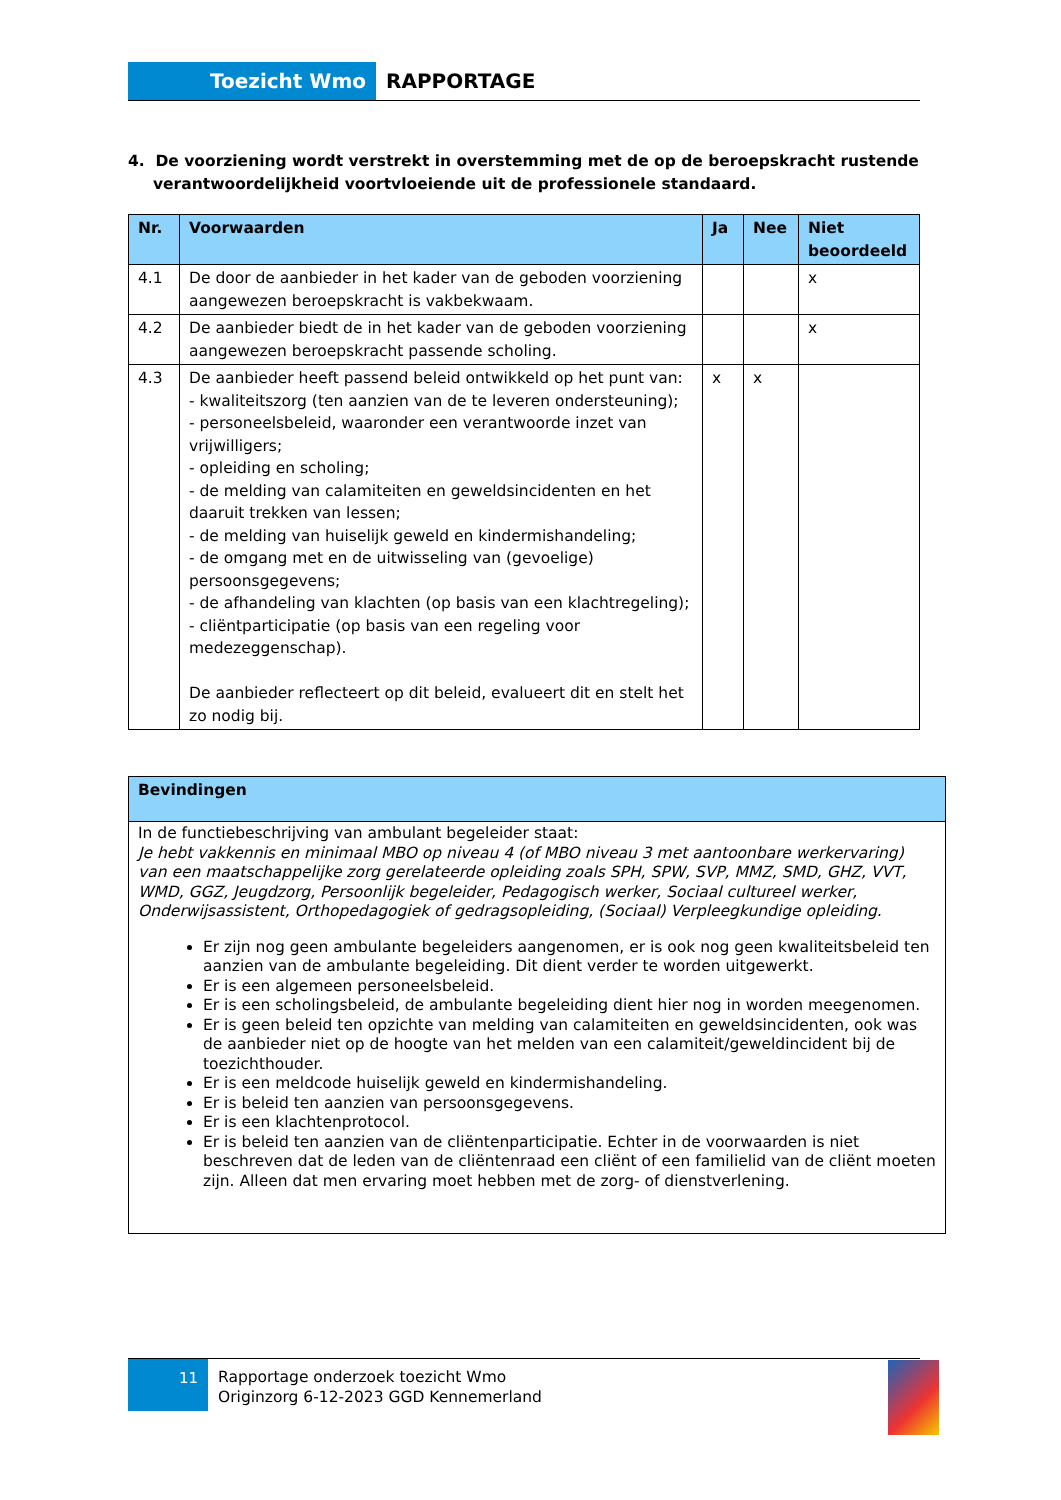Toezicht Wmo RAPPORTAGE
4. De voorziening wordt verstrekt in overstemming met de op de beroepskracht rustende verantwoordelijkheid voortvloeiende uit de professionele standaard.
| Nr. | Voorwaarden | Ja | Nee | Niet beoordeeld |
| --- | --- | --- | --- | --- |
| 4.1 | De door de aanbieder in het kader van de geboden voorziening aangewezen beroepskracht is vakbekwaam. | | | x |
| 4.2 | De aanbieder biedt de in het kader van de geboden voorziening aangewezen beroepskracht passende scholing. | | | x |
| 4.3 | De aanbieder heeft passend beleid ontwikkeld op het punt van: - kwaliteitszorg (ten aanzien van de te leveren ondersteuning); - personeelsbeleid, waaronder een verantwoorde inzet van vrijwilligers; - opleiding en scholing; - de melding van calamiteiten en geweldsincidenten en het daaruit trekken van lessen; - de melding van huiselijk geweld en kindermishandeling; - de omgang met en de uitwisseling van (gevoelige) persoonsgegevens; - de afhandeling van klachten (op basis van een klachtregeling); - cliëntparticipatie (op basis van een regeling voor medezeggenschap). De aanbieder reflecteert op dit beleid, evalueert dit en stelt het zo nodig bij. | x | x | |
| Bevindingen |
| --- |
| In de functiebeschrijving van ambulant begeleider staat: Je hebt vakkennis en minimaal MBO op niveau 4 (of MBO niveau 3 met aantoonbare werkervaring) van een maatschappelijke zorg gerelateerde opleiding zoals SPH, SPW, SVP, MMZ, SMD, GHZ, VVT, WMD, GGZ, Jeugdzorg, Persoonlijk begeleider, Pedagogisch werker, Sociaal cultureel werker, Onderwijsassistent, Orthopedagogiek of gedragsopleiding, (Sociaal) Verpleegkundige opleiding. Er zijn nog geen ambulante begeleiders aangenomen, er is ook nog geen kwaliteitsbeleid ten aanzien van de ambulante begeleiding. Dit dient verder te worden uitgewerkt. Er is een algemeen personeelsbeleid. Er is een scholingsbeleid, de ambulante begeleiding dient hier nog in worden meegenomen. Er is geen beleid ten opzichte van melding van calamiteiten en geweldsincidenten, ook was de aanbieder niet op de hoogte van het melden van een calamiteit/geweldincident bij de toezichthouder. Er is een meldcode huiselijk geweld en kindermishandeling. Er is beleid ten aanzien van persoonsgegevens. Er is een klachtenprotocol. Er is beleid ten aanzien van de cliëntenparticipatie. Echter in de voorwaarden is niet beschreven dat de leden van de cliëntenraad een cliënt of een familielid van de cliënt moeten zijn. Alleen dat men ervaring moet hebben met de zorg- of dienstverlening. |
11
Rapportage onderzoek toezicht Wmo
Originzorg 6-12-2023 GGD Kennemerland